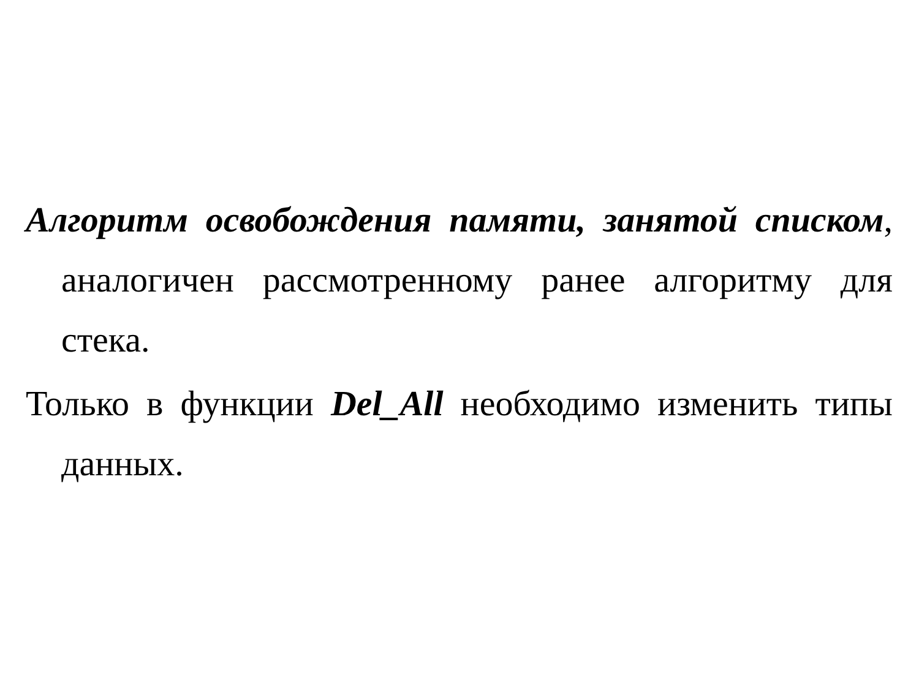Алгоритм освобождения памяти, занятой списком, аналогичен рассмотренному ранее алгоритму для стека.
Только в функции Del_All необходимо изменить типы данных.